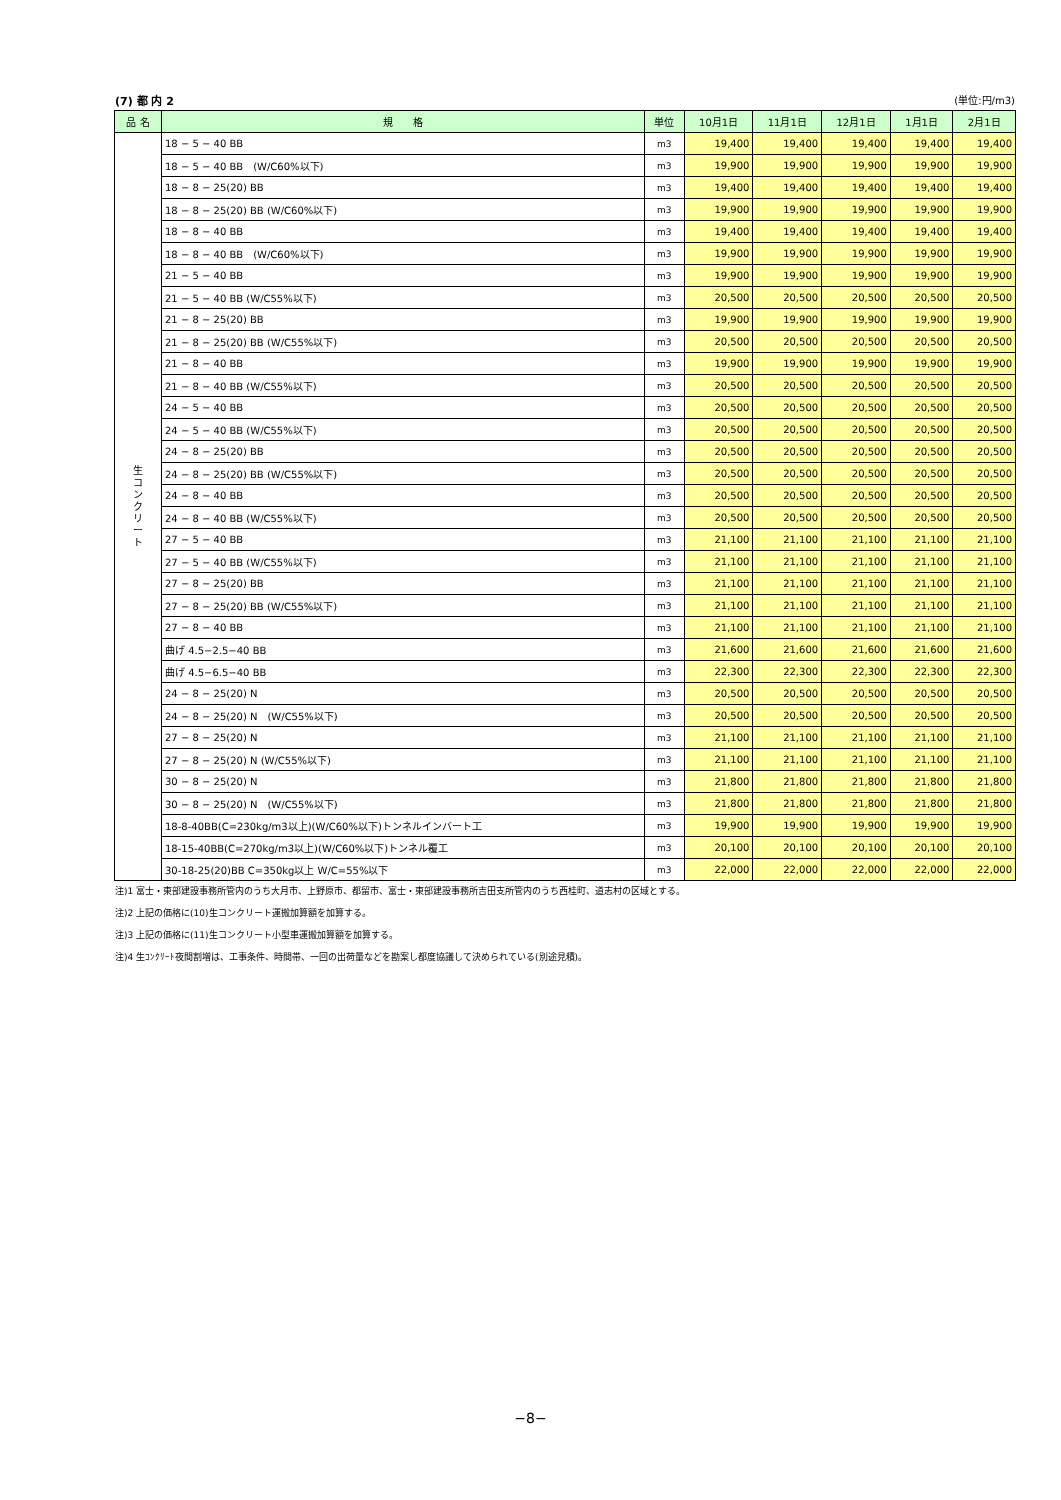(7) 都 内 2 (単位:円/m3)
| 品 名 | 規 格 | 単位 | 10月1日 | 11月1日 | 12月1日 | 1月1日 | 2月1日 |
| --- | --- | --- | --- | --- | --- | --- | --- |
| 生 コ ン ク リ ー ト | 18 − 5 − 40 BB | m3 | 19,400 | 19,400 | 19,400 | 19,400 | 19,400 |
| | 18 − 5 − 40 BB (W/C60%以下) | m3 | 19,900 | 19,900 | 19,900 | 19,900 | 19,900 |
| | 18 − 8 − 25(20) BB | m3 | 19,400 | 19,400 | 19,400 | 19,400 | 19,400 |
| | 18 − 8 − 25(20) BB (W/C60%以下) | m3 | 19,900 | 19,900 | 19,900 | 19,900 | 19,900 |
| | 18 − 8 − 40 BB | m3 | 19,400 | 19,400 | 19,400 | 19,400 | 19,400 |
| | 18 − 8 − 40 BB (W/C60%以下) | m3 | 19,900 | 19,900 | 19,900 | 19,900 | 19,900 |
| | 21 − 5 − 40 BB | m3 | 19,900 | 19,900 | 19,900 | 19,900 | 19,900 |
| | 21 − 5 − 40 BB (W/C55%以下) | m3 | 20,500 | 20,500 | 20,500 | 20,500 | 20,500 |
| | 21 − 8 − 25(20) BB | m3 | 19,900 | 19,900 | 19,900 | 19,900 | 19,900 |
| | 21 − 8 − 25(20) BB (W/C55%以下) | m3 | 20,500 | 20,500 | 20,500 | 20,500 | 20,500 |
| | 21 − 8 − 40 BB | m3 | 19,900 | 19,900 | 19,900 | 19,900 | 19,900 |
| | 21 − 8 − 40 BB (W/C55%以下) | m3 | 20,500 | 20,500 | 20,500 | 20,500 | 20,500 |
| | 24 − 5 − 40 BB | m3 | 20,500 | 20,500 | 20,500 | 20,500 | 20,500 |
| | 24 − 5 − 40 BB (W/C55%以下) | m3 | 20,500 | 20,500 | 20,500 | 20,500 | 20,500 |
| | 24 − 8 − 25(20) BB | m3 | 20,500 | 20,500 | 20,500 | 20,500 | 20,500 |
| | 24 − 8 − 25(20) BB (W/C55%以下) | m3 | 20,500 | 20,500 | 20,500 | 20,500 | 20,500 |
| | 24 − 8 − 40 BB | m3 | 20,500 | 20,500 | 20,500 | 20,500 | 20,500 |
| | 24 − 8 − 40 BB (W/C55%以下) | m3 | 20,500 | 20,500 | 20,500 | 20,500 | 20,500 |
| | 27 − 5 − 40 BB | m3 | 21,100 | 21,100 | 21,100 | 21,100 | 21,100 |
| | 27 − 5 − 40 BB (W/C55%以下) | m3 | 21,100 | 21,100 | 21,100 | 21,100 | 21,100 |
| | 27 − 8 − 25(20) BB | m3 | 21,100 | 21,100 | 21,100 | 21,100 | 21,100 |
| | 27 − 8 − 25(20) BB (W/C55%以下) | m3 | 21,100 | 21,100 | 21,100 | 21,100 | 21,100 |
| | 27 − 8 − 40 BB | m3 | 21,100 | 21,100 | 21,100 | 21,100 | 21,100 |
| | 曲げ 4.5−2.5−40 BB | m3 | 21,600 | 21,600 | 21,600 | 21,600 | 21,600 |
| | 曲げ 4.5−6.5−40 BB | m3 | 22,300 | 22,300 | 22,300 | 22,300 | 22,300 |
| | 24 − 8 − 25(20) N | m3 | 20,500 | 20,500 | 20,500 | 20,500 | 20,500 |
| | 24 − 8 − 25(20) N (W/C55%以下) | m3 | 20,500 | 20,500 | 20,500 | 20,500 | 20,500 |
| | 27 − 8 − 25(20) N | m3 | 21,100 | 21,100 | 21,100 | 21,100 | 21,100 |
| | 27 − 8 − 25(20) N (W/C55%以下) | m3 | 21,100 | 21,100 | 21,100 | 21,100 | 21,100 |
| | 30 − 8 − 25(20) N | m3 | 21,800 | 21,800 | 21,800 | 21,800 | 21,800 |
| | 30 − 8 − 25(20) N (W/C55%以下) | m3 | 21,800 | 21,800 | 21,800 | 21,800 | 21,800 |
| | 18-8-40BB(C=230kg/m3以上)(W/C60%以下)トンネルインバート工 | m3 | 19,900 | 19,900 | 19,900 | 19,900 | 19,900 |
| | 18-15-40BB(C=270kg/m3以上)(W/C60%以下)トンネル覆工 | m3 | 20,100 | 20,100 | 20,100 | 20,100 | 20,100 |
| | 30-18-25(20)BB C=350kg以上 W/C=55%以下 | m3 | 22,000 | 22,000 | 22,000 | 22,000 | 22,000 |
注)1 富士・東部建設事務所管内のうち大月市、上野原市、都留市、富士・東部建設事務所吉田支所管内のうち西桂町、道志村の区域とする。
注)2 上記の価格に(10)生コンクリート運搬加算額を加算する。
注)3 上記の価格に(11)生コンクリート小型車運搬加算額を加算する。
注)4 生ｺﾝｸﾘｰﾄ夜間割増は、工事条件、時間帯、一回の出荷量などを勘案し都度協議して決められている(別途見積)。
−8−